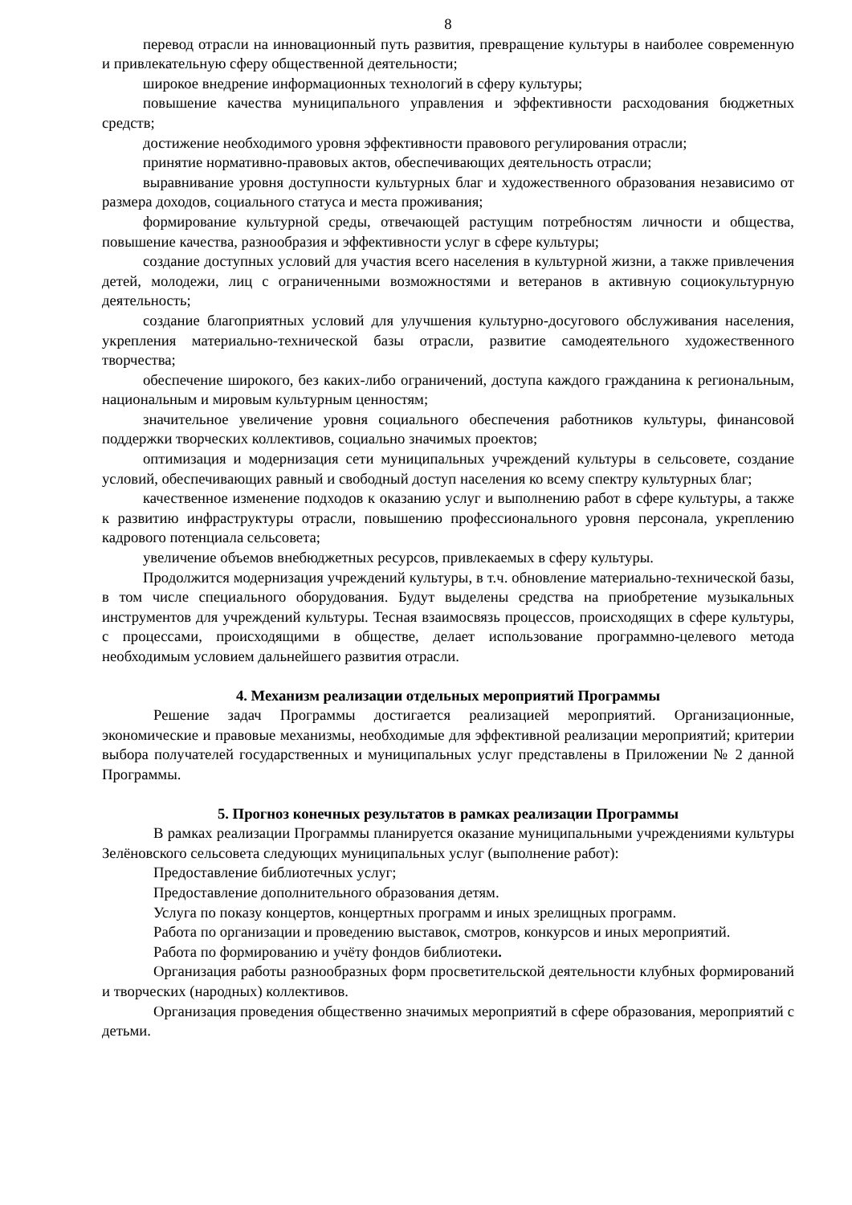8
перевод отрасли на инновационный путь развития, превращение культуры в наиболее современную и привлекательную сферу общественной деятельности;
широкое внедрение информационных технологий в сферу культуры;
повышение качества муниципального управления и эффективности расходования бюджетных средств;
достижение необходимого уровня эффективности правового регулирования отрасли;
принятие нормативно-правовых актов, обеспечивающих деятельность отрасли;
выравнивание уровня доступности культурных благ и художественного образования независимо от размера доходов, социального статуса и места проживания;
формирование культурной среды, отвечающей растущим потребностям личности и общества, повышение качества, разнообразия и эффективности услуг в сфере культуры;
создание доступных условий для участия всего населения в культурной жизни, а также привлечения детей, молодежи, лиц с ограниченными возможностями и ветеранов в активную социокультурную деятельность;
создание благоприятных условий для улучшения культурно-досугового обслуживания населения, укрепления материально-технической базы отрасли, развитие самодеятельного художественного творчества;
обеспечение широкого, без каких-либо ограничений, доступа каждого гражданина к региональным, национальным и мировым культурным ценностям;
значительное увеличение уровня социального обеспечения работников культуры, финансовой поддержки творческих коллективов, социально значимых проектов;
оптимизация и модернизация сети муниципальных учреждений культуры в сельсовете, создание условий, обеспечивающих равный и свободный доступ населения ко всему спектру культурных благ;
качественное изменение подходов к оказанию услуг и выполнению работ в сфере культуры, а также к развитию инфраструктуры отрасли, повышению профессионального уровня персонала, укреплению кадрового потенциала сельсовета;
увеличение объемов внебюджетных ресурсов, привлекаемых в сферу культуры.
Продолжится модернизация учреждений культуры, в т.ч. обновление материально-технической базы, в том числе специального оборудования. Будут выделены средства на приобретение музыкальных инструментов для учреждений культуры. Тесная взаимосвязь процессов, происходящих в сфере культуры, с процессами, происходящими в обществе, делает использование программно-целевого метода необходимым условием дальнейшего развития отрасли.
4. Механизм реализации отдельных мероприятий Программы
Решение задач Программы достигается реализацией мероприятий. Организационные, экономические и правовые механизмы, необходимые для эффективной реализации мероприятий; критерии выбора получателей государственных и муниципальных услуг представлены в Приложении № 2 данной Программы.
5. Прогноз конечных результатов в рамках реализации Программы
В рамках реализации Программы планируется оказание муниципальными учреждениями культуры Зелёновского сельсовета следующих муниципальных услуг (выполнение работ):
Предоставление библиотечных услуг;
Предоставление дополнительного образования детям.
Услуга по показу концертов, концертных программ и иных зрелищных программ.
Работа по организации и проведению выставок, смотров, конкурсов и иных мероприятий.
Работа по формированию и учёту фондов библиотеки.
Организация работы разнообразных форм просветительской деятельности клубных формирований и творческих (народных) коллективов.
Организация проведения общественно значимых мероприятий в сфере образования, мероприятий с детьми.